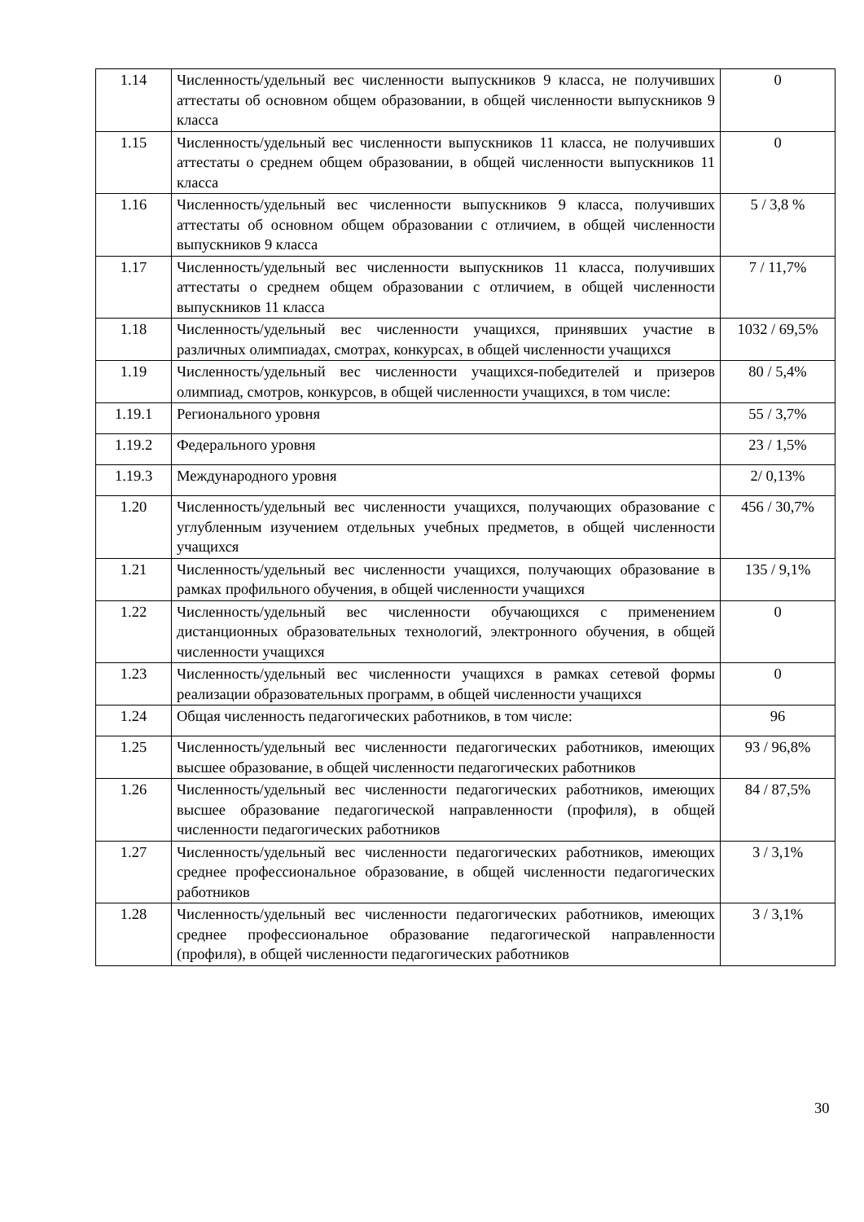| 1.14 | Численность/удельный вес численности выпускников 9 класса, не получивших аттестаты об основном общем образовании, в общей численности выпускников 9 класса | 0 |
| 1.15 | Численность/удельный вес численности выпускников 11 класса, не получивших аттестаты о среднем общем образовании, в общей численности выпускников 11 класса | 0 |
| 1.16 | Численность/удельный вес численности выпускников 9 класса, получивших аттестаты об основном общем образовании с отличием, в общей численности выпускников 9 класса | 5 / 3,8 % |
| 1.17 | Численность/удельный вес численности выпускников 11 класса, получивших аттестаты о среднем общем образовании с отличием, в общей численности выпускников 11 класса | 7 / 11,7% |
| 1.18 | Численность/удельный вес численности учащихся, принявших участие в различных олимпиадах, смотрах, конкурсах, в общей численности учащихся | 1032 / 69,5% |
| 1.19 | Численность/удельный вес численности учащихся-победителей и призеров олимпиад, смотров, конкурсов, в общей численности учащихся, в том числе: | 80 / 5,4% |
| 1.19.1 | Регионального уровня | 55 / 3,7% |
| 1.19.2 | Федерального уровня | 23 / 1,5% |
| 1.19.3 | Международного уровня | 2/ 0,13% |
| 1.20 | Численность/удельный вес численности учащихся, получающих образование с углубленным изучением отдельных учебных предметов, в общей численности учащихся | 456 / 30,7% |
| 1.21 | Численность/удельный вес численности учащихся, получающих образование в рамках профильного обучения, в общей численности учащихся | 135 / 9,1% |
| 1.22 | Численность/удельный вес численности обучающихся с применением дистанционных образовательных технологий, электронного обучения, в общей численности учащихся | 0 |
| 1.23 | Численность/удельный вес численности учащихся в рамках сетевой формы реализации образовательных программ, в общей численности учащихся | 0 |
| 1.24 | Общая численность педагогических работников, в том числе: | 96 |
| 1.25 | Численность/удельный вес численности педагогических работников, имеющих высшее образование, в общей численности педагогических работников | 93 / 96,8% |
| 1.26 | Численность/удельный вес численности педагогических работников, имеющих высшее образование педагогической направленности (профиля), в общей численности педагогических работников | 84 / 87,5% |
| 1.27 | Численность/удельный вес численности педагогических работников, имеющих среднее профессиональное образование, в общей численности педагогических работников | 3 / 3,1% |
| 1.28 | Численность/удельный вес численности педагогических работников, имеющих среднее профессиональное образование педагогической направленности (профиля), в общей численности педагогических работников | 3 / 3,1% |
30